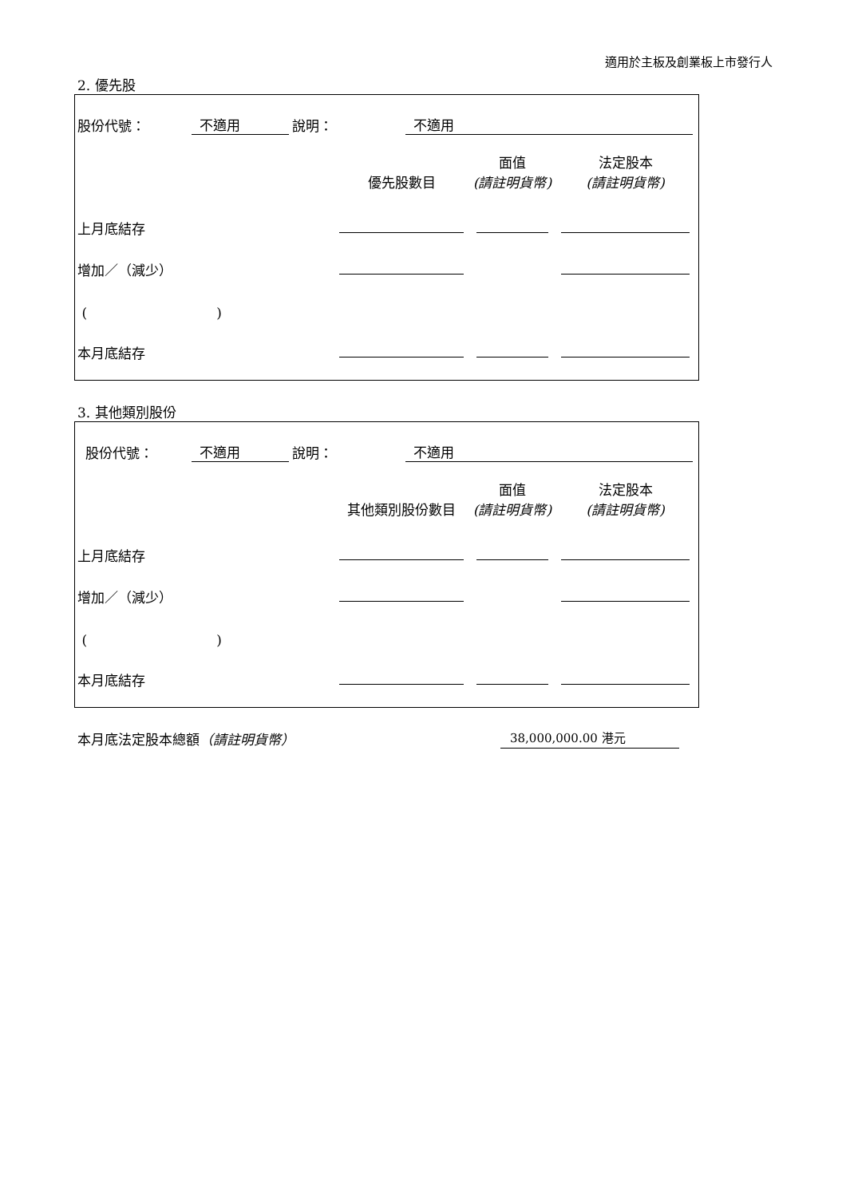適用於主板及創業板上市發行人
2. 優先股
股份代號： 不適用 說明： 不適用
| | 優先股數目 | 面值 (請註明貨幣) | 法定股本 (請註明貨幣) |
| --- | --- | --- | --- |
| 上月底結存 | | | |
| 增加／（減少） | | | |
| ( ) | | | |
| 本月底結存 | | | |
3. 其他類別股份
股份代號： 不適用 說明： 不適用
| | 其他類別股份數目 | 面值 (請註明貨幣) | 法定股本 (請註明貨幣) |
| --- | --- | --- | --- |
| 上月底結存 | | | |
| 增加／（減少） | | | |
| ( ) | | | |
| 本月底結存 | | | |
本月底法定股本總額（請註明貨幣） 38,000,000.00 港元